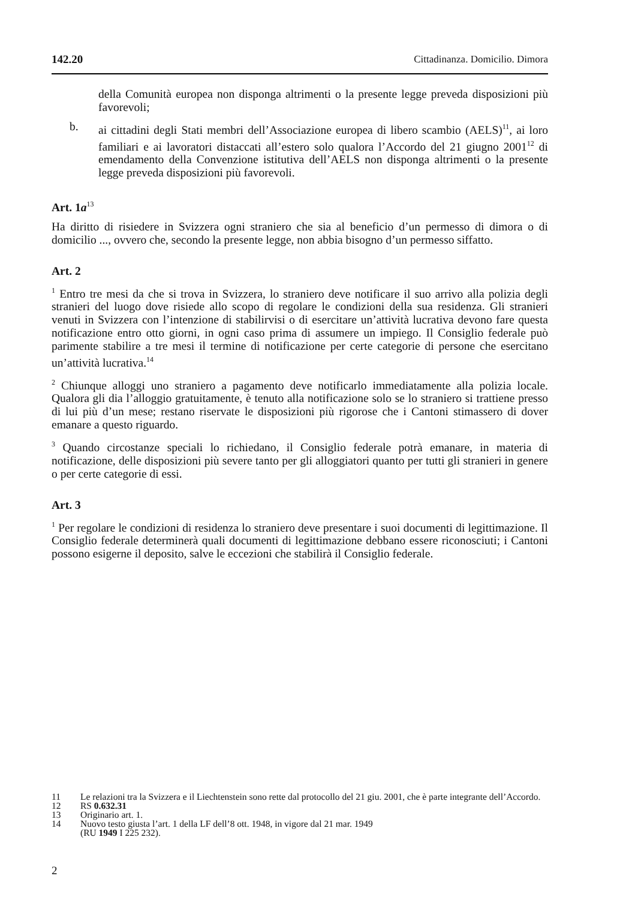142.20 Cittadinanza. Domicilio. Dimora
della Comunità europea non disponga altrimenti o la presente legge preveda disposizioni più favorevoli;
b. ai cittadini degli Stati membri dell’Associazione europea di libero scambio (AELS)<sup>11</sup>, ai loro familiari e ai lavoratori distaccati all’estero solo qualora l’Accordo del 21 giugno 2001<sup>12</sup> di emendamento della Convenzione istitutiva dell’AELS non disponga altrimenti o la presente legge preveda disposizioni più favorevoli.
Art. 1a<sup>13</sup>
Ha diritto di risiedere in Svizzera ogni straniero che sia al beneficio d’un permesso di dimora o di domicilio ..., ovvero che, secondo la presente legge, non abbia bisogno d’un permesso siffatto.
Art. 2
<sup>1</sup> Entro tre mesi da che si trova in Svizzera, lo straniero deve notificare il suo arrivo alla polizia degli stranieri del luogo dove risiede allo scopo di regolare le condizioni della sua residenza. Gli stranieri venuti in Svizzera con l’intenzione di stabilirvisi o di esercitare un’attività lucrativa devono fare questa notificazione entro otto giorni, in ogni caso prima di assumere un impiego. Il Consiglio federale può parimente stabilire a tre mesi il termine di notificazione per certe categorie di persone che esercitano un’attività lucrativa.<sup>14</sup>
<sup>2</sup> Chiunque alloggi uno straniero a pagamento deve notificarlo immediatamente alla polizia locale. Qualora gli dia l’alloggio gratuitamente, è tenuto alla notificazione solo se lo straniero si trattiene presso di lui più d’un mese; restano riservate le disposizioni più rigorose che i Cantoni stimassero di dover emanare a questo riguardo.
<sup>3</sup> Quando circostanze speciali lo richiedano, il Consiglio federale potrà emanare, in materia di notificazione, delle disposizioni più severe tanto per gli alloggiatori quanto per tutti gli stranieri in genere o per certe categorie di essi.
Art. 3
<sup>1</sup> Per regolare le condizioni di residenza lo straniero deve presentare i suoi documenti di legittimazione. Il Consiglio federale determinerà quali documenti di legittimazione debbano essere riconosciuti; i Cantoni possono esigerne il deposito, salve le eccezioni che stabilirà il Consiglio federale.
11 Le relazioni tra la Svizzera e il Liechtenstein sono rette dal protocollo del 21 giu. 2001, che è parte integrante dell’Accordo.
12 RS 0.632.31
13 Originario art. 1.
14 Nuovo testo giusta l’art. 1 della LF dell’8 ott. 1948, in vigore dal 21 mar. 1949
(RU 1949 I 225 232).
2